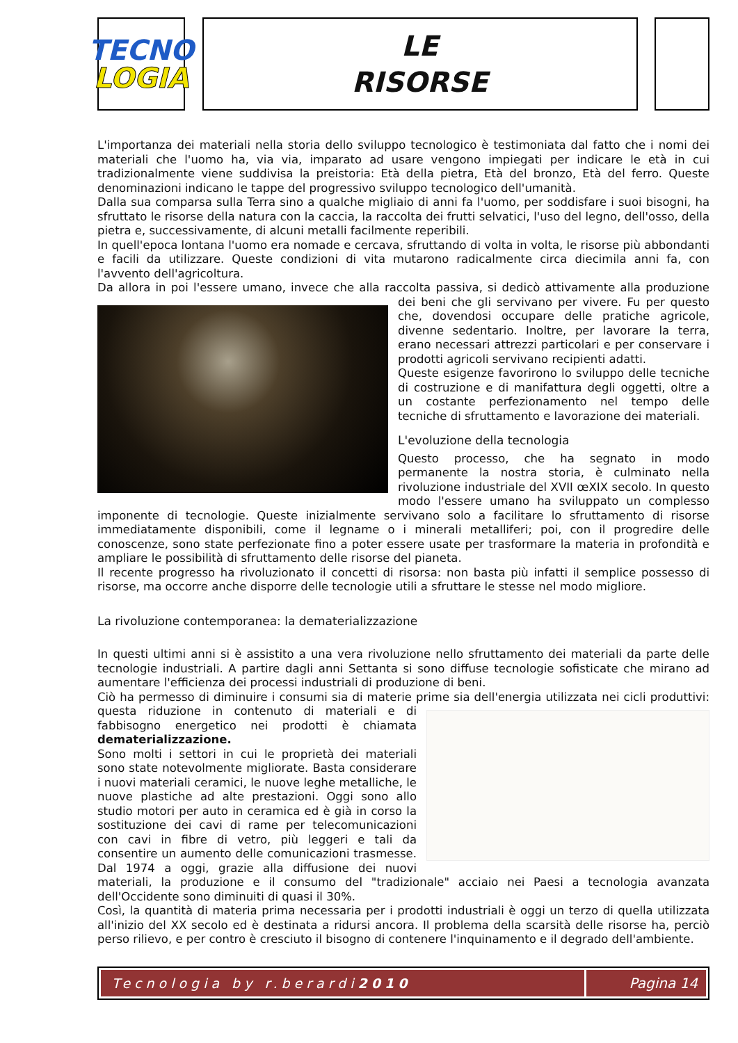TECNO
LOGIA
LE
RISORSE
L'importanza dei materiali nella storia dello sviluppo tecnologico è testimoniata dal fatto che i nomi dei materiali che l'uomo ha, via via, imparato ad usare vengono impiegati per indicare le età in cui tradizionalmente viene suddivisa la preistoria: Età della pietra, Età del bronzo, Età del ferro. Queste denominazioni indicano le tappe del progressivo sviluppo tecnologico dell'umanità.
Dalla sua comparsa sulla Terra sino a qualche migliaio di anni fa l'uomo, per soddisfare i suoi bisogni, ha sfruttato le risorse della natura con la caccia, la raccolta dei frutti selvatici, l'uso del legno, dell'osso, della pietra e, successivamente, di alcuni metalli facilmente reperibili.
In quell'epoca lontana l'uomo era nomade e cercava, sfruttando di volta in volta, le risorse più abbondanti e facili da utilizzare. Queste condizioni di vita mutarono radicalmente circa diecimila anni fa, con l'avvento dell'agricoltura.
Da allora in poi l'essere umano, invece che alla raccolta passiva, si dedicò attivamente alla produzione dei beni che gli servivano per vivere. Fu per questo che, dovendosi occupare delle pratiche agricole, divenne sedentario. Inoltre, per lavorare la terra, erano necessari attrezzi particolari e per conservare i prodotti agricoli servivano recipienti adatti.
Queste esigenze favorirono lo sviluppo delle tecniche di costruzione e di manifattura degli oggetti, oltre a un costante perfezionamento nel tempo delle tecniche di sfruttamento e lavorazione dei materiali.
L'evoluzione della tecnologia
Questo processo, che ha segnato in modo permanente la nostra storia, è culminato nella rivoluzione industriale del XVII œXIX secolo. In questo modo l'essere umano ha sviluppato un complesso imponente di tecnologie. Queste inizialmente servivano solo a facilitare lo sfruttamento di risorse immediatamente disponibili, come il legname o i minerali metalliferi; poi, con il progredire delle conoscenze, sono state perfezionate fino a poter essere usate per trasformare la materia in profondità e ampliare le possibilità di sfruttamento delle risorse del pianeta.
Il recente progresso ha rivoluzionato il concetti di risorsa: non basta più infatti il semplice possesso di risorse, ma occorre anche disporre delle tecnologie utili a sfruttare le stesse nel modo migliore.
La rivoluzione contemporanea: la dematerializzazione
In questi ultimi anni si è assistito a una vera rivoluzione nello sfruttamento dei materiali da parte delle tecnologie industriali. A partire dagli anni Settanta si sono diffuse tecnologie sofisticate che mirano ad aumentare l'efficienza dei processi industriali di produzione di beni.
Ciò ha permesso di diminuire i consumi sia di materie prime sia dell'energia utilizzata nei cicli produttivi: questa riduzione in contenuto di materiali e di fabbisogno energetico nei prodotti è chiamata dematerializzazione.
Sono molti i settori in cui le proprietà dei materiali sono state notevolmente migliorate. Basta considerare i nuovi materiali ceramici, le nuove leghe metalliche, le nuove plastiche ad alte prestazioni. Oggi sono allo studio motori per auto in ceramica ed è già in corso la sostituzione dei cavi di rame per telecomunicazioni con cavi in fibre di vetro, più leggeri e tali da consentire un aumento delle comunicazioni trasmesse. Dal 1974 a oggi, grazie alla diffusione dei nuovi materiali, la produzione e il consumo del "tradizionale" acciaio nei Paesi a tecnologia avanzata dell'Occidente sono diminuiti di quasi il 30%.
Così, la quantità di materia prima necessaria per i prodotti industriali è oggi un terzo di quella utilizzata all'inizio del XX secolo ed è destinata a ridursi ancora. Il problema della scarsità delle risorse ha, perciò perso rilievo, e per contro è cresciuto il bisogno di contenere l'inquinamento e il degrado dell'ambiente.
Tecnologia by r.berardi 2010 Pagina 14